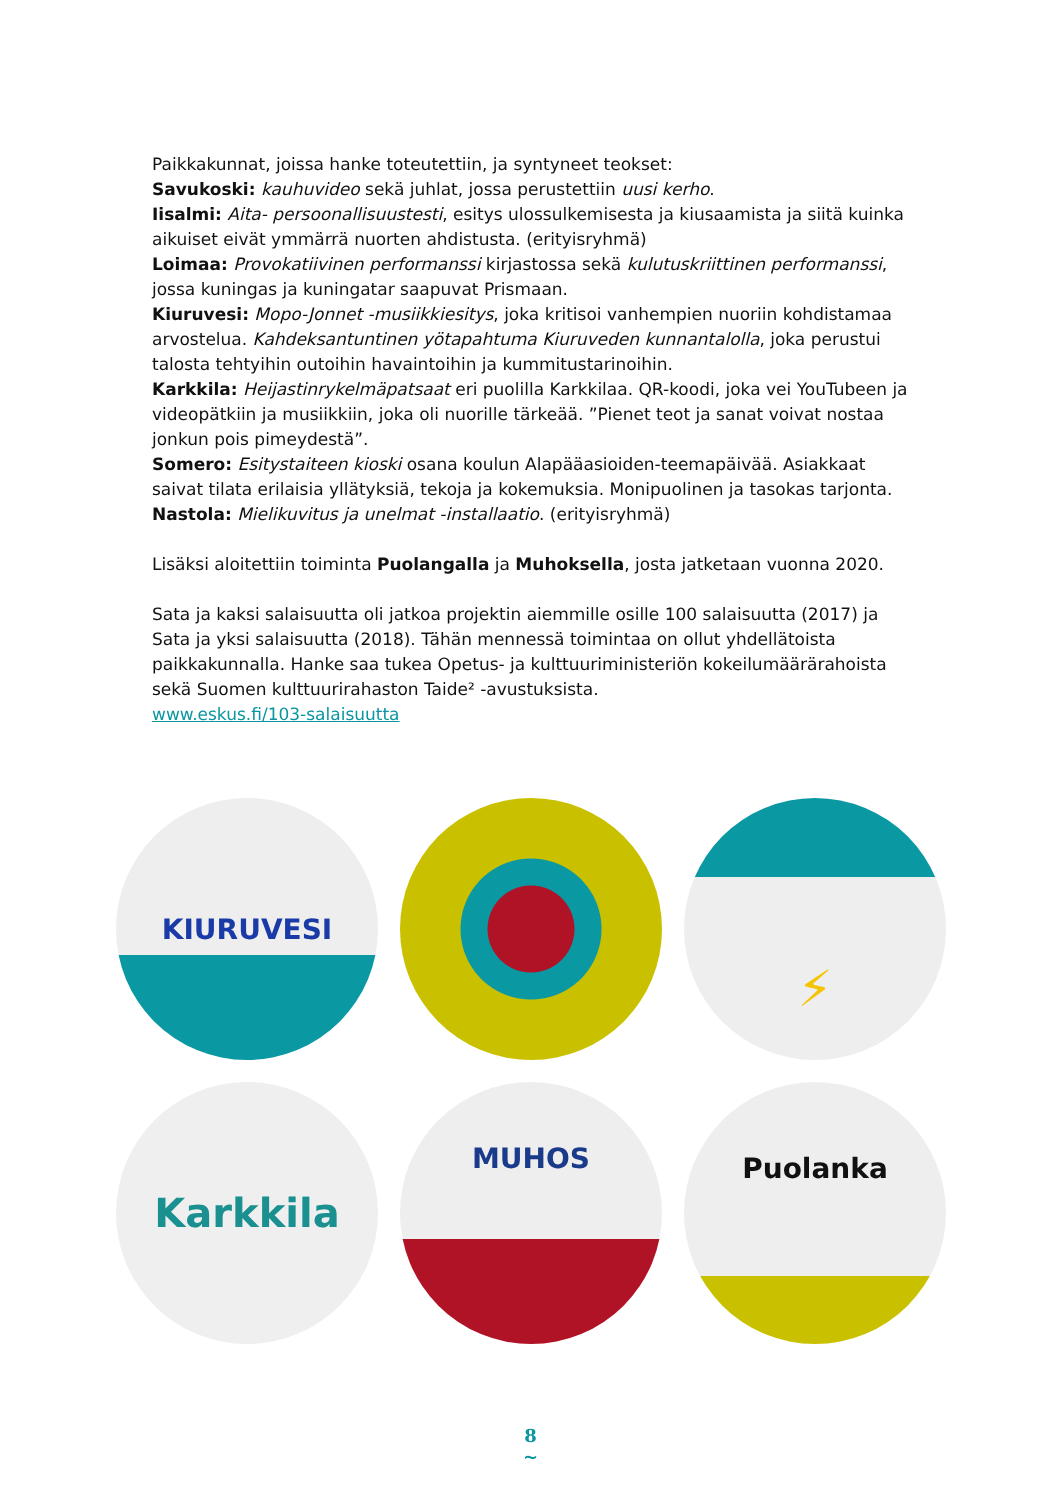Paikkakunnat, joissa hanke toteutettiin, ja syntyneet teokset:
Savukoski: kauhuvideo sekä juhlat, jossa perustettiin uusi kerho.
Iisalmi: Aita- persoonallisuustesti, esitys ulossulkemisesta ja kiusaamista ja siitä kuinka aikuiset eivät ymmärrä nuorten ahdistusta. (erityisryhmä)
Loimaa: Provokatiivinen performanssi kirjastossa sekä kulutuskriittinen performanssi, jossa kuningas ja kuningatar saapuvat Prismaan.
Kiuruvesi: Mopo-Jonnet -musiikkiesitys, joka kritisoi vanhempien nuoriin kohdistamaa arvostelua. Kahdeksantuntinen yötapahtuma Kiuruveden kunnantalolla, joka perustui talosta tehtyihin outoihin havaintoihin ja kummitustarinoihin.
Karkkila: Heijastinrykelmäpatsaat eri puolilla Karkkilaa. QR-koodi, joka vei YouTubeen ja videopätkiin ja musiikkiin, joka oli nuorille tärkeää. ”Pienet teot ja sanat voivat nostaa jonkun pois pimeydestä”.
Somero: Esitystaiteen kioski osana koulun Alapääasioiden-teemapäivää. Asiakkaat saivat tilata erilaisia yllätyksiä, tekoja ja kokemuksia. Monipuolinen ja tasokas tarjonta.
Nastola: Mielikuvitus ja unelmat -installaatio. (erityisryhmä)
Lisäksi aloitettiin toiminta Puolangalla ja Muhoksella, josta jatketaan vuonna 2020.
Sata ja kaksi salaisuutta oli jatkoa projektin aiemmille osille 100 salaisuutta (2017) ja Sata ja yksi salaisuutta (2018). Tähän mennessä toimintaa on ollut yhdellätoista paikkakunnalla. Hanke saa tukea Opetus- ja kulttuuriministeriön kokeilumäärärahoista sekä Suomen kulttuurirahaston Taide² -avustuksista.
www.eskus.fi/103-salaisuutta
KIURUVESI
⚡
Karkkila
MUHOS
Puolanka
8
~